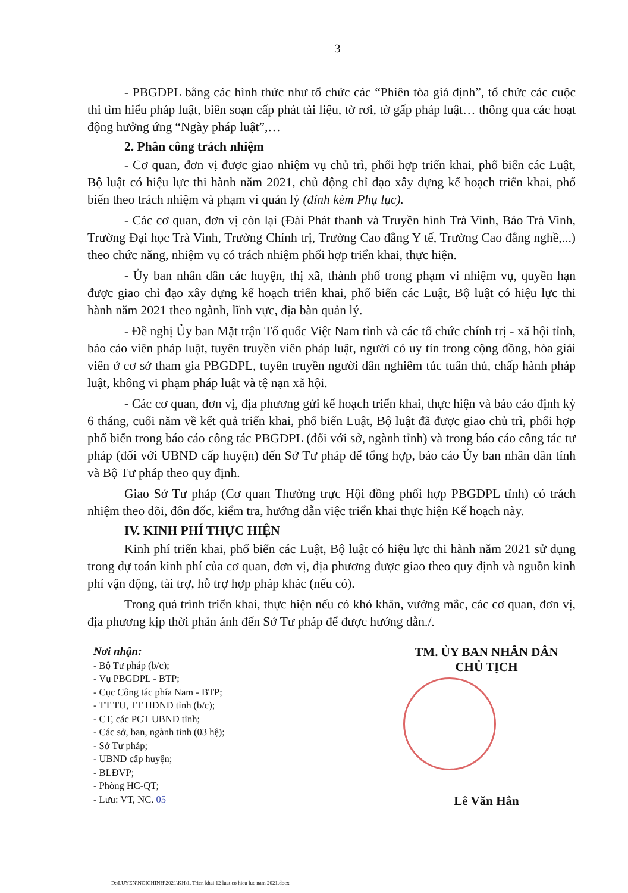3
- PBGDPL bằng các hình thức như tổ chức các “Phiên tòa giả định”, tổ chức các cuộc thi tìm hiểu pháp luật, biên soạn cấp phát tài liệu, tờ rơi, tờ gấp pháp luật… thông qua các hoạt động hưởng ứng “Ngày pháp luật”,…
2. Phân công trách nhiệm
- Cơ quan, đơn vị được giao nhiệm vụ chủ trì, phối hợp triển khai, phổ biến các Luật, Bộ luật có hiệu lực thi hành năm 2021, chủ động chỉ đạo xây dựng kế hoạch triển khai, phổ biến theo trách nhiệm và phạm vi quản lý (đính kèm Phụ lục).
- Các cơ quan, đơn vị còn lại (Đài Phát thanh và Truyền hình Trà Vinh, Báo Trà Vinh, Trường Đại học Trà Vinh, Trường Chính trị, Trường Cao đẳng Y tế, Trường Cao đẳng nghề,...) theo chức năng, nhiệm vụ có trách nhiệm phối hợp triển khai, thực hiện.
- Ủy ban nhân dân các huyện, thị xã, thành phố trong phạm vi nhiệm vụ, quyền hạn được giao chỉ đạo xây dựng kế hoạch triển khai, phổ biến các Luật, Bộ luật có hiệu lực thi hành năm 2021 theo ngành, lĩnh vực, địa bàn quản lý.
- Đề nghị Ủy ban Mặt trận Tổ quốc Việt Nam tỉnh và các tổ chức chính trị - xã hội tỉnh, báo cáo viên pháp luật, tuyên truyền viên pháp luật, người có uy tín trong cộng đồng, hòa giải viên ở cơ sở tham gia PBGDPL, tuyên truyền người dân nghiêm túc tuân thủ, chấp hành pháp luật, không vi phạm pháp luật và tệ nạn xã hội.
- Các cơ quan, đơn vị, địa phương gửi kế hoạch triển khai, thực hiện và báo cáo định kỳ 6 tháng, cuối năm về kết quả triển khai, phổ biến Luật, Bộ luật đã được giao chủ trì, phối hợp phổ biến trong báo cáo công tác PBGDPL (đối với sở, ngành tỉnh) và trong báo cáo công tác tư pháp (đối với UBND cấp huyện) đến Sở Tư pháp để tổng hợp, báo cáo Ủy ban nhân dân tỉnh và Bộ Tư pháp theo quy định.
Giao Sở Tư pháp (Cơ quan Thường trực Hội đồng phối hợp PBGDPL tỉnh) có trách nhiệm theo dõi, đôn đốc, kiểm tra, hướng dẫn việc triển khai thực hiện Kế hoạch này.
IV. KINH PHÍ THỰC HIỆN
Kinh phí triển khai, phổ biến các Luật, Bộ luật có hiệu lực thi hành năm 2021 sử dụng trong dự toán kinh phí của cơ quan, đơn vị, địa phương được giao theo quy định và nguồn kinh phí vận động, tài trợ, hỗ trợ hợp pháp khác (nếu có).
Trong quá trình triển khai, thực hiện nếu có khó khăn, vướng mắc, các cơ quan, đơn vị, địa phương kịp thời phản ánh đến Sở Tư pháp để được hướng dẫn./.
Nơi nhận:
- Bộ Tư pháp (b/c);
- Vụ PBGDPL - BTP;
- Cục Công tác phía Nam - BTP;
- TT TU, TT HĐND tỉnh (b/c);
- CT, các PCT UBND tỉnh;
- Các sở, ban, ngành tỉnh (03 hệ);
- Sở Tư pháp;
- UBND cấp huyện;
- BLĐVP;
- Phòng HC-QT;
- Lưu: VT, NC. 05
TM. ỦY BAN NHÂN DÂN
CHỦ TỊCH
Lê Văn Hẳn
D:\LUYEN\NOICHINH\2021\KH\1. Trien khai 12 luat co hieu luc nam 2021.docx